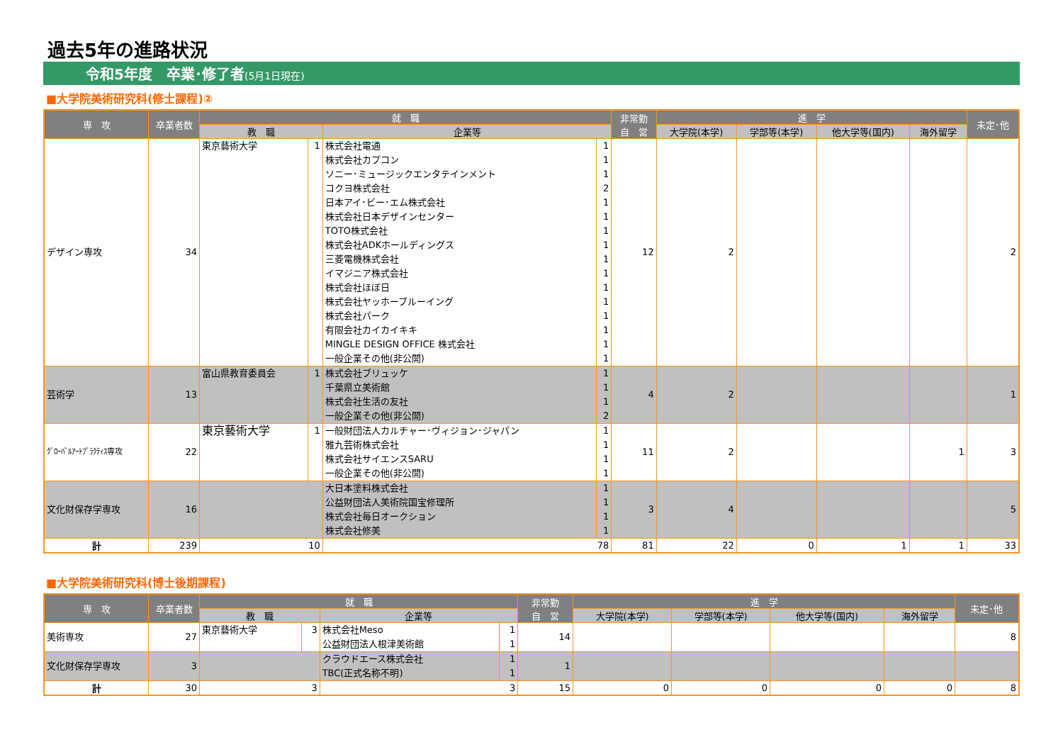過去5年の進路状況
令和5年度　卒業･修了者(5月1日現在)
■大学院美術研究科(修士課程)②
| 専 攻 | 卒業者数 | 就 職 | | | | 非常勤 自 営 | 進 学 | | | | 未定･他 |
| --- | --- | --- | --- | --- | --- | --- | --- | --- | --- | --- | --- |
| | | 教 職 | | 企業等 | | | 大学院(本学) | 学部等(本学) | 他大学等(国内) | 海外留学 | |
| デザイン専攻 | 34 | 東京藝術大学 | 1 | 株式会社電通 株式会社カプコン ソニー･ミュージックエンタテインメント コクヨ株式会社 日本アイ･ビー･エム株式会社 株式会社日本デザインセンター TOTO株式会社 株式会社ADKホールディングス 三菱電機株式会社 イマジニア株式会社 株式会社ほぼ日 株式会社ヤッホーブルーイング 株式会社パーク 有限会社カイカイキキ MINGLE DESIGN OFFICE 株式会社 一般企業その他(非公開) | 1 1 1 2 1 1 1 1 1 1 1 1 1 1 1 1 | 12 | 2 | | | | 2 |
| 芸術学 | 13 | 富山県教育委員会 | 1 | 株式会社ブリュッケ 千葉県立美術館 株式会社生活の友社 一般企業その他(非公開) | 1 1 1 2 | 4 | 2 | | | | 1 |
| ｸﾞﾛｰﾊﾞﾙｱｰﾄﾌﾟﾗｸﾃｨｽ専攻 | 22 | 東京藝術大学 | 1 | 一般財団法人カルチャー･ヴィジョン･ジャパン 雅九芸術株式会社 株式会社サイエンスSARU 一般企業その他(非公開) | 1 1 1 1 | 11 | 2 | | | 1 | 3 |
| 文化財保存学専攻 | 16 | | | 大日本塗料株式会社 公益財団法人美術院国宝修理所 株式会社毎日オークション 株式会社修美 | 1 1 1 1 | 3 | 4 | | | | 5 |
| 計 | 239 | 10 | | 78 | | 81 | 22 | 0 | 1 | 1 | 33 |
■大学院美術研究科(博士後期課程)
| 専 攻 | 卒業者数 | 就 職 | | | | 非常勤 自 営 | 進 学 | | | | 未定･他 |
| --- | --- | --- | --- | --- | --- | --- | --- | --- | --- | --- | --- |
| | | 教 職 | | 企業等 | | | 大学院(本学) | 学部等(本学) | 他大学等(国内) | 海外留学 | |
| 美術専攻 | 27 | 東京藝術大学 | 3 | 株式会社Meso 公益財団法人根津美術館 | 1 1 | 14 | | | | | 8 |
| 文化財保存学専攻 | 3 | | | クラウドエース株式会社 TBC(正式名称不明) | 1 1 | 1 | | | | | |
| 計 | 30 | 3 | | 3 | | 15 | 0 | 0 | 0 | 0 | 8 |